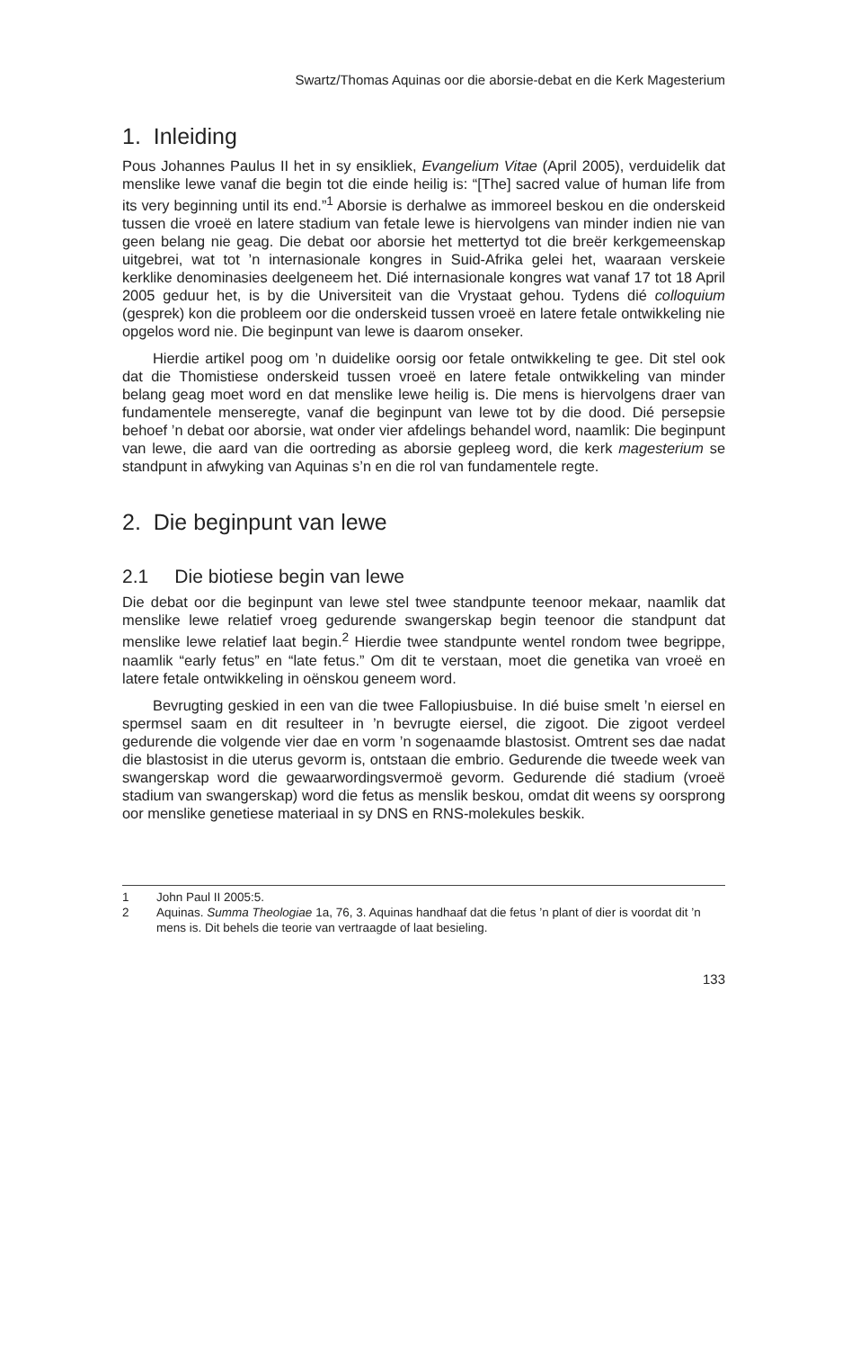Swartz/Thomas Aquinas oor die aborsie-debat en die Kerk Magesterium
1. Inleiding
Pous Johannes Paulus II het in sy ensikliek, Evangelium Vitae (April 2005), verduidelik dat menslike lewe vanaf die begin tot die einde heilig is: “[The] sacred value of human life from its very beginning until its end.”<sup>1</sup> Aborsie is derhalwe as immoreel beskou en die onderskeid tussen die vroeë en latere stadium van fetale lewe is hiervolgens van minder indien nie van geen belang nie geag. Die debat oor aborsie het mettertyd tot die breër kerkgemeenskap uitgebrei, wat tot ’n internasionale kongres in Suid-Afrika gelei het, waaraan verskeie kerklike denominasies deelgeneem het. Dié internasionale kongres wat vanaf 17 tot 18 April 2005 geduur het, is by die Universiteit van die Vrystaat gehou. Tydens dié colloquium (gesprek) kon die probleem oor die onderskeid tussen vroeë en latere fetale ontwikkeling nie opgelos word nie. Die beginpunt van lewe is daarom onseker.
Hierdie artikel poog om ’n duidelike oorsig oor fetale ontwikkeling te gee. Dit stel ook dat die Thomistiese onderskeid tussen vroeë en latere fetale ontwikkeling van minder belang geag moet word en dat menslike lewe heilig is. Die mens is hiervolgens draer van fundamentele menseregte, vanaf die beginpunt van lewe tot by die dood. Dié persepsie behoef ’n debat oor aborsie, wat onder vier afdelings behandel word, naamlik: Die beginpunt van lewe, die aard van die oortreding as aborsie gepleeg word, die kerk magesterium se standpunt in afwyking van Aquinas s’n en die rol van fundamentele regte.
2. Die beginpunt van lewe
2.1 Die biotiese begin van lewe
Die debat oor die beginpunt van lewe stel twee standpunte teenoor mekaar, naamlik dat menslike lewe relatief vroeg gedurende swangerskap begin teenoor die standpunt dat menslike lewe relatief laat begin.<sup>2</sup> Hierdie twee standpunte wentel rondom twee begrippe, naamlik “early fetus” en “late fetus.” Om dit te verstaan, moet die genetika van vroeë en latere fetale ontwikkeling in oënskou geneem word.
Bevrugting geskied in een van die twee Fallopiusbuise. In dié buise smelt ’n eiersel en spermsel saam en dit resulteer in ’n bevrugte eiersel, die zigoot. Die zigoot verdeel gedurende die volgende vier dae en vorm ’n sogenaamde blastosist. Omtrent ses dae nadat die blastosist in die uterus gevorm is, ontstaan die embrio. Gedurende die tweede week van swangerskap word die gewaarwordingsvermoë gevorm. Gedurende dié stadium (vroeë stadium van swangerskap) word die fetus as menslik beskou, omdat dit weens sy oorsprong oor menslike genetiese materiaal in sy DNS en RNS-molekules beskik.
1 John Paul II 2005:5.
2 Aquinas. Summa Theologiae 1a, 76, 3. Aquinas handhaaf dat die fetus ’n plant of dier is voordat dit ’n mens is. Dit behels die teorie van vertraagde of laat besieling.
133